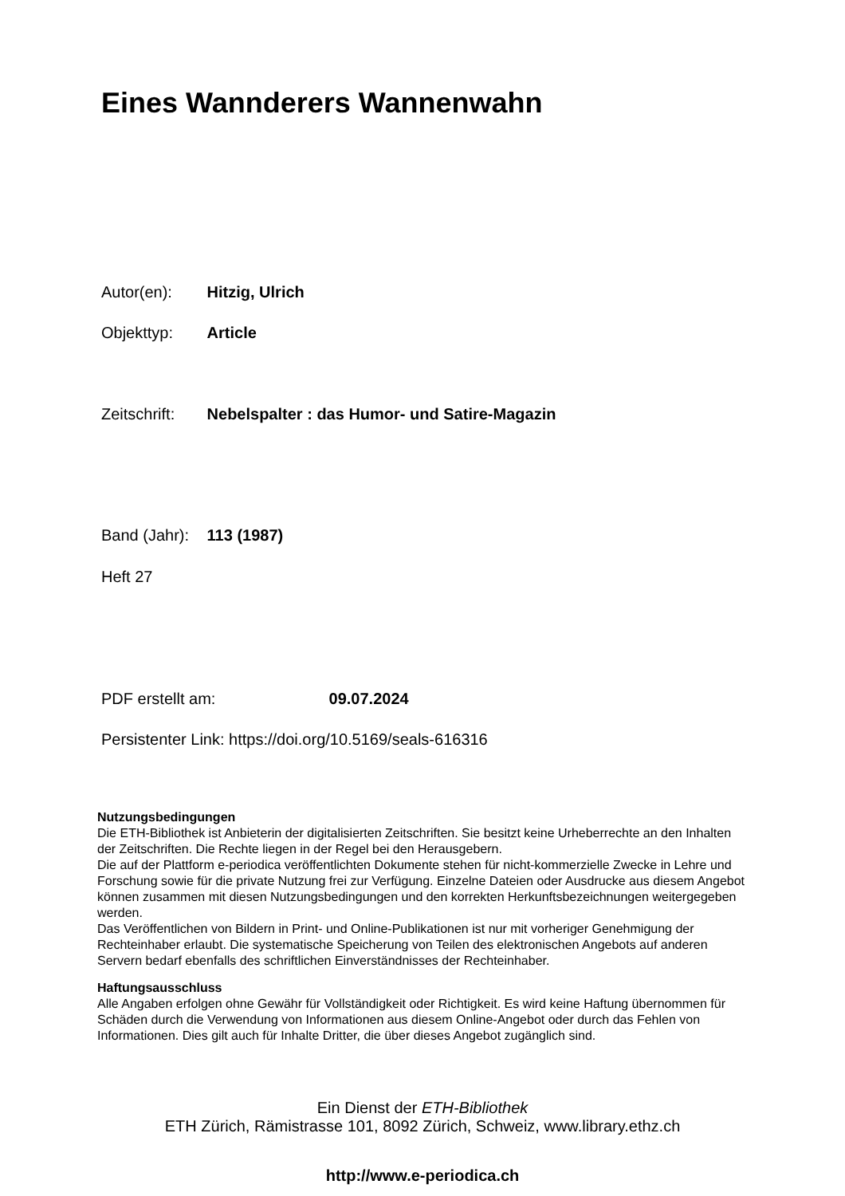Eines Wannderers Wannenwahn
Autor(en): Hitzig, Ulrich
Objekttyp: Article
Zeitschrift: Nebelspalter : das Humor- und Satire-Magazin
Band (Jahr): 113 (1987)
Heft 27
PDF erstellt am: 09.07.2024
Persistenter Link: https://doi.org/10.5169/seals-616316
Nutzungsbedingungen
Die ETH-Bibliothek ist Anbieterin der digitalisierten Zeitschriften. Sie besitzt keine Urheberrechte an den Inhalten der Zeitschriften. Die Rechte liegen in der Regel bei den Herausgebern.
Die auf der Plattform e-periodica veröffentlichten Dokumente stehen für nicht-kommerzielle Zwecke in Lehre und Forschung sowie für die private Nutzung frei zur Verfügung. Einzelne Dateien oder Ausdrucke aus diesem Angebot können zusammen mit diesen Nutzungsbedingungen und den korrekten Herkunftsbezeichnungen weitergegeben werden.
Das Veröffentlichen von Bildern in Print- und Online-Publikationen ist nur mit vorheriger Genehmigung der Rechteinhaber erlaubt. Die systematische Speicherung von Teilen des elektronischen Angebots auf anderen Servern bedarf ebenfalls des schriftlichen Einverständnisses der Rechteinhaber.
Haftungsausschluss
Alle Angaben erfolgen ohne Gewähr für Vollständigkeit oder Richtigkeit. Es wird keine Haftung übernommen für Schäden durch die Verwendung von Informationen aus diesem Online-Angebot oder durch das Fehlen von Informationen. Dies gilt auch für Inhalte Dritter, die über dieses Angebot zugänglich sind.
Ein Dienst der ETH-Bibliothek
ETH Zürich, Rämistrasse 101, 8092 Zürich, Schweiz, www.library.ethz.ch
http://www.e-periodica.ch